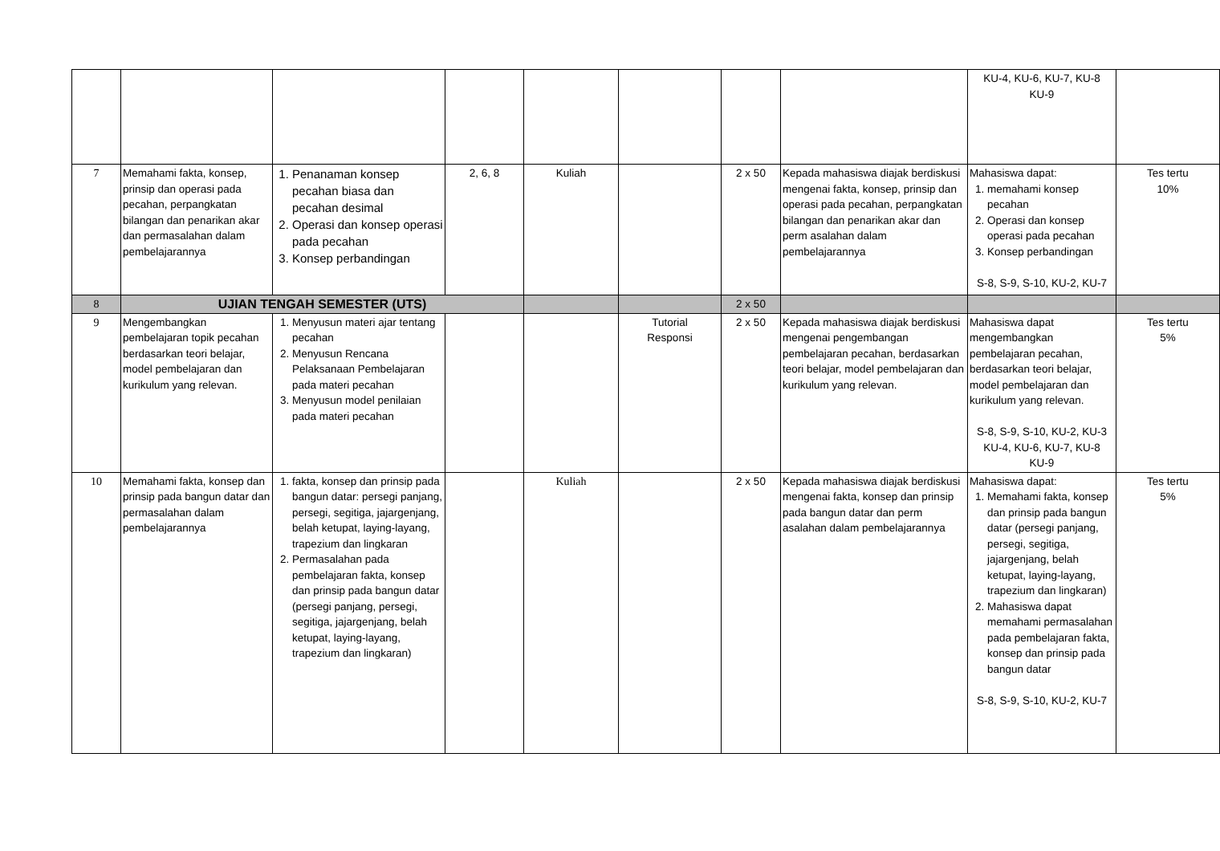| | | | | | | | | KU-4, KU-6, KU-7, KU-8 KU-9 | |
| 7 | Memahami fakta, konsep, prinsip dan operasi pada pecahan, perpangkatan bilangan dan penarikan akar dan permasalahan dalam pembelajarannya | 1. Penanaman konsep pecahan biasa dan pecahan desimal 2. Operasi dan konsep operasi pada pecahan 3. Konsep perbandingan | 2, 6, 8 | Kuliah | | 2 x 50 | Kepada mahasiswa diajak berdiskusi mengenai fakta, konsep, prinsip dan operasi pada pecahan, perpangkatan bilangan dan penarikan akar dan perm asalahan dalam pembelajarannya | Mahasiswa dapat: 1. memahami konsep pecahan 2. Operasi dan konsep operasi pada pecahan 3. Konsep perbandingan S-8, S-9, S-10, KU-2, KU-7 | Tes tertu 10% |
| 8 | UJIAN TENGAH SEMESTER (UTS) | | | | | 2 x 50 | | | |
| 9 | Mengembangkan pembelajaran topik pecahan berdasarkan teori belajar, model pembelajaran dan kurikulum yang relevan. | 1. Menyusun materi ajar tentang pecahan 2. Menyusun Rencana Pelaksanaan Pembelajaran pada materi pecahan 3. Menyusun model penilaian pada materi pecahan | | | Tutorial Responsi | 2 x 50 | Kepada mahasiswa diajak berdiskusi mengenai pengembangan pembelajaran pecahan, berdasarkan teori belajar, model pembelajaran dan kurikulum yang relevan. | Mahasiswa dapat mengembangkan pembelajaran pecahan, berdasarkan teori belajar, model pembelajaran dan kurikulum yang relevan. S-8, S-9, S-10, KU-2, KU-3 KU-4, KU-6, KU-7, KU-8 KU-9 | Tes tertu 5% |
| 10 | Memahami fakta, konsep dan prinsip pada bangun datar dan permasalahan dalam pembelajarannya | 1. fakta, konsep dan prinsip pada bangun datar: persegi panjang, persegi, segitiga, jajargenjang, belah ketupat, laying-layang, trapezium dan lingkaran 2. Permasalahan pada pembelajaran fakta, konsep dan prinsip pada bangun datar (persegi panjang, persegi, segitiga, jajargenjang, belah ketupat, laying-layang, trapezium dan lingkaran) | | Kuliah | | 2 x 50 | Kepada mahasiswa diajak berdiskusi mengenai fakta, konsep dan prinsip pada bangun datar dan perm asalahan dalam pembelajarannya | Mahasiswa dapat: 1. Memahami fakta, konsep dan prinsip pada bangun datar (persegi panjang, persegi, segitiga, jajargenjang, belah ketupat, laying-layang, trapezium dan lingkaran) 2. Mahasiswa dapat memahami permasalahan pada pembelajaran fakta, konsep dan prinsip pada bangun datar S-8, S-9, S-10, KU-2, KU-7 | Tes tertu 5% |